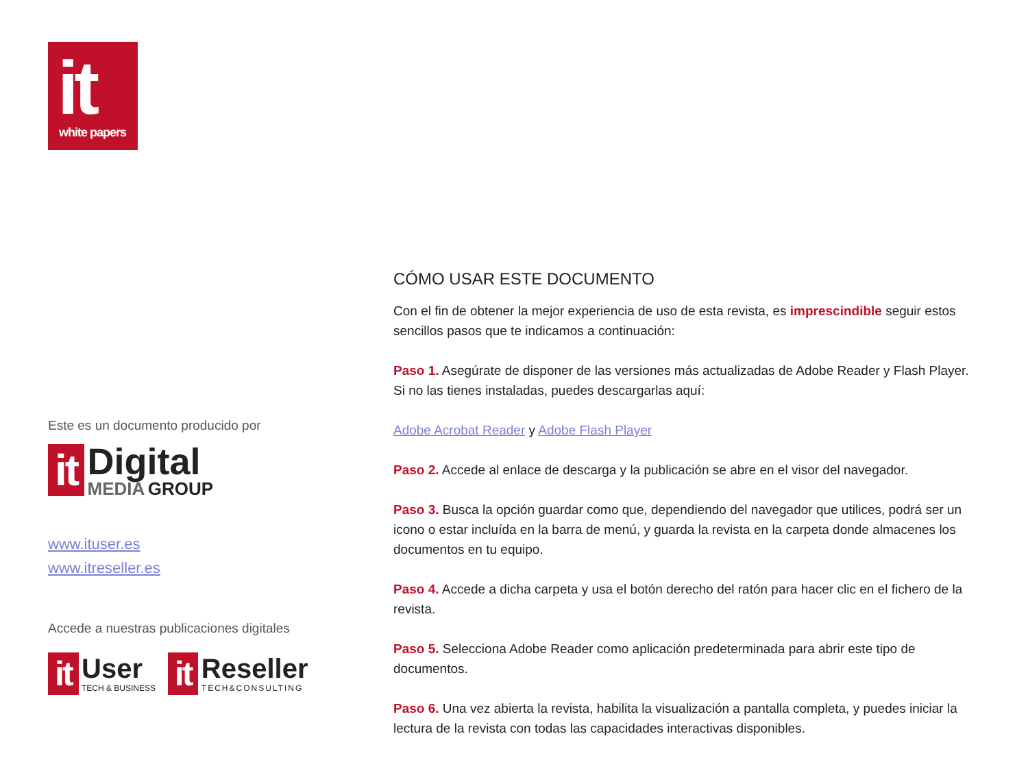it
white papers
Este es un documento producido por
it Digital
MEDIA GROUP
www.ituser.es
www.itreseller.es
Accede a nuestras publicaciones digitales
it User
TECH & BUSINESS it Reseller
TECH&CONSULTING
CÓMO USAR ESTE DOCUMENTO
Con el fin de obtener la mejor experiencia de uso de esta revista, es imprescindible seguir estos sencillos pasos que te indicamos a continuación:
Paso 1. Asegúrate de disponer de las versiones más actualizadas de Adobe Reader y Flash Player. Si no las tienes instaladas, puedes descargarlas aquí:
Adobe Acrobat Reader y Adobe Flash Player
Paso 2. Accede al enlace de descarga y la publicación se abre en el visor del navegador.
Paso 3. Busca la opción guardar como que, dependiendo del navegador que utilices, podrá ser un icono o estar incluída en la barra de menú, y guarda la revista en la carpeta donde almacenes los documentos en tu equipo.
Paso 4. Accede a dicha carpeta y usa el botón derecho del ratón para hacer clic en el fichero de la revista.
Paso 5. Selecciona Adobe Reader como aplicación predeterminada para abrir este tipo de documentos.
Paso 6. Una vez abierta la revista, habilita la visualización a pantalla completa, y puedes iniciar la lectura de la revista con todas las capacidades interactivas disponibles.